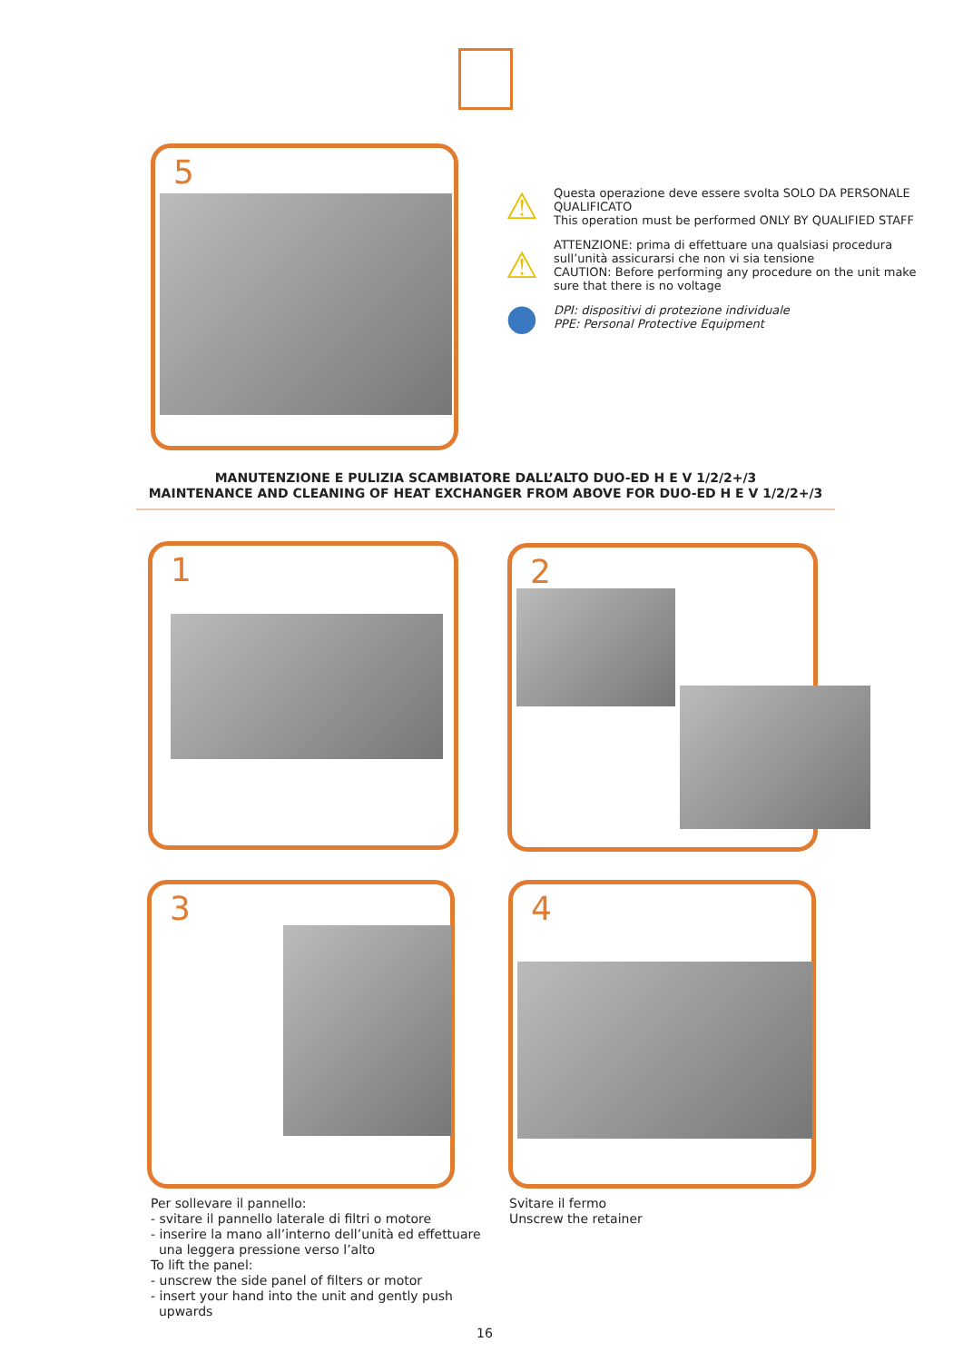5
⚠
Questa operazione deve essere svolta SOLO DA PERSONALE QUALIFICATO
This operation must be performed ONLY BY QUALIFIED STAFF
⚠
ATTENZIONE: prima di effettuare una qualsiasi procedura sull’unità assicurarsi che non vi sia tensione
CAUTION: Before performing any procedure on the unit make sure that there is no voltage
●
DPI: dispositivi di protezione individuale
PPE: Personal Protective Equipment
MANUTENZIONE E PULIZIA SCAMBIATORE DALL’ALTO DUO-ED H E V 1/2/2+/3
MAINTENANCE AND CLEANING OF HEAT EXCHANGER FROM ABOVE FOR DUO-ED H E V 1/2/2+/3
1 2
3 4
Per sollevare il pannello:
- svitare il pannello laterale di filtri o motore
- inserire la mano all’interno dell’unità ed effettuare
una leggera pressione verso l’alto
To lift the panel:
- unscrew the side panel of filters or motor
- insert your hand into the unit and gently push
upwards
Svitare il fermo
Unscrew the retainer
16